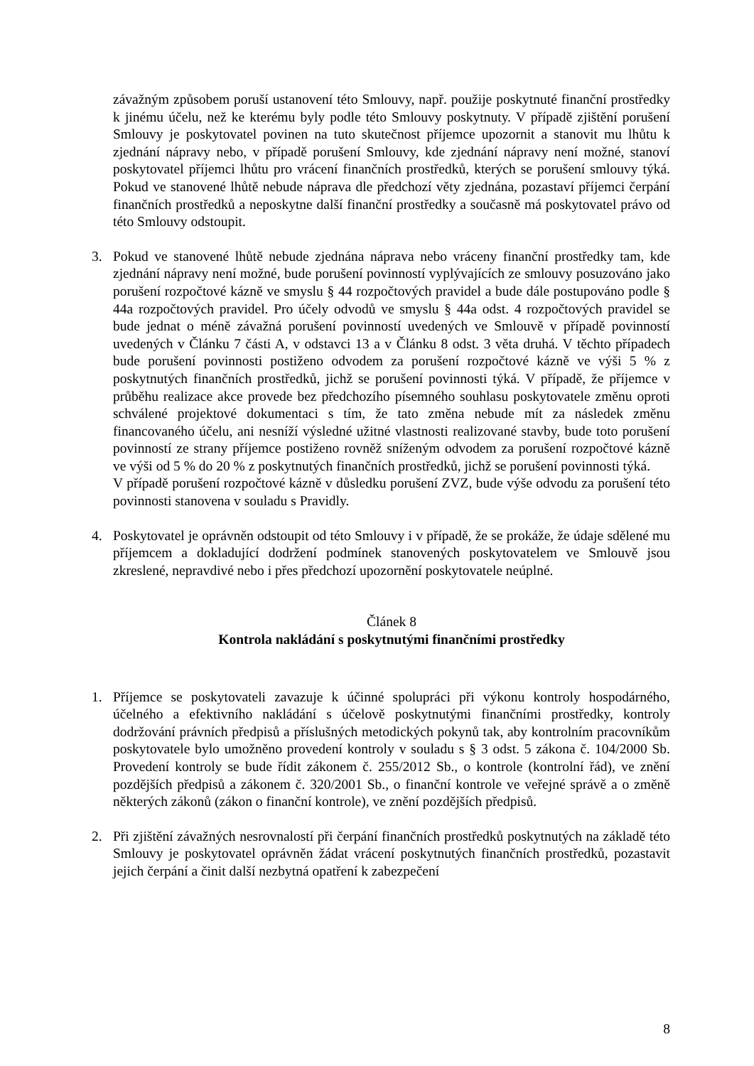závažným způsobem poruší ustanovení této Smlouvy, např. použije poskytnuté finanční prostředky k jinému účelu, než ke kterému byly podle této Smlouvy poskytnuty. V případě zjištění porušení Smlouvy je poskytovatel povinen na tuto skutečnost příjemce upozornit a stanovit mu lhůtu k zjednání nápravy nebo, v případě porušení Smlouvy, kde zjednání nápravy není možné, stanoví poskytovatel příjemci lhůtu pro vrácení finančních prostředků, kterých se porušení smlouvy týká. Pokud ve stanovené lhůtě nebude náprava dle předchozí věty zjednána, pozastaví příjemci čerpání finančních prostředků a neposkytne další finanční prostředky a současně má poskytovatel právo od této Smlouvy odstoupit.
3. Pokud ve stanovené lhůtě nebude zjednána náprava nebo vráceny finanční prostředky tam, kde zjednání nápravy není možné, bude porušení povinností vyplývajících ze smlouvy posuzováno jako porušení rozpočtové kázně ve smyslu § 44 rozpočtových pravidel a bude dále postupováno podle § 44a rozpočtových pravidel. Pro účely odvodů ve smyslu § 44a odst. 4 rozpočtových pravidel se bude jednat o méně závažná porušení povinností uvedených ve Smlouvě v případě povinností uvedených v Článku 7 části A, v odstavci 13 a v Článku 8 odst. 3 věta druhá. V těchto případech bude porušení povinnosti postiženo odvodem za porušení rozpočtové kázně ve výši 5 % z poskytnutých finančních prostředků, jichž se porušení povinnosti týká. V případě, že příjemce v průběhu realizace akce provede bez předchozího písemného souhlasu poskytovatele změnu oproti schválené projektové dokumentaci s tím, že tato změna nebude mít za následek změnu financovaného účelu, ani nesníží výsledné užitné vlastnosti realizované stavby, bude toto porušení povinností ze strany příjemce postiženo rovněž sníženým odvodem za porušení rozpočtové kázně ve výši od 5 % do 20 % z poskytnutých finančních prostředků, jichž se porušení povinnosti týká.
V případě porušení rozpočtové kázně v důsledku porušení ZVZ, bude výše odvodu za porušení této povinnosti stanovena v souladu s Pravidly.
4. Poskytovatel je oprávněn odstoupit od této Smlouvy i v případě, že se prokáže, že údaje sdělené mu příjemcem a dokladující dodržení podmínek stanovených poskytovatelem ve Smlouvě jsou zkreslené, nepravdivé nebo i přes předchozí upozornění poskytovatele neúplné.
Článek 8
Kontrola nakládání s poskytnutými finančními prostředky
1. Příjemce se poskytovateli zavazuje k účinné spolupráci při výkonu kontroly hospodárného, účelného a efektivního nakládání s účelově poskytnutými finančními prostředky, kontroly dodržování právních předpisů a příslušných metodických pokynů tak, aby kontrolním pracovníkům poskytovatele bylo umožněno provedení kontroly v souladu s § 3 odst. 5 zákona č. 104/2000 Sb. Provedení kontroly se bude řídit zákonem č. 255/2012 Sb., o kontrole (kontrolní řád), ve znění pozdějších předpisů a zákonem č. 320/2001 Sb., o finanční kontrole ve veřejné správě a o změně některých zákonů (zákon o finanční kontrole), ve znění pozdějších předpisů.
2. Při zjištění závažných nesrovnalostí při čerpání finančních prostředků poskytnutých na základě této Smlouvy je poskytovatel oprávněn žádat vrácení poskytnutých finančních prostředků, pozastavit jejich čerpání a činit další nezbytná opatření k zabezpečení
8